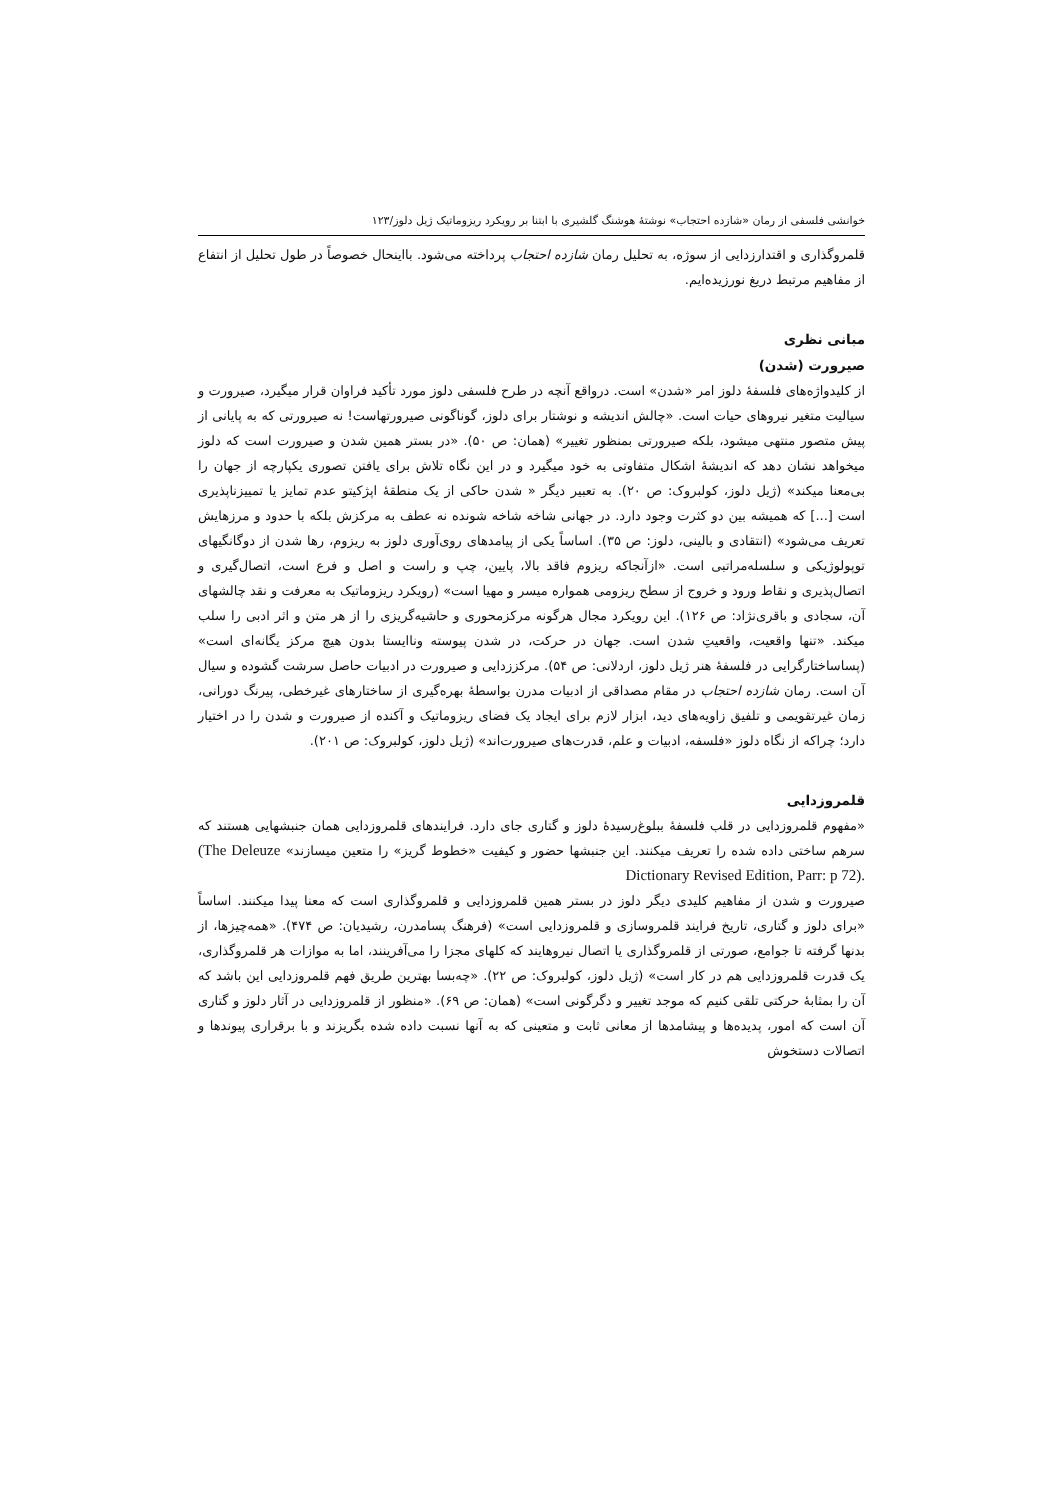خوانشی فلسفی از رمان «شازده احتجاب» نوشتهٔ هوشنگ گلشیری با ابتنا بر رویکرد ریزوماتیک ژیل دلوز/۱۲۳
قلمروگذاری و اقتدارزدایی از سوژه، به تحلیل رمان شازده احتجاب پرداخته می‌شود. بااینحال خصوصاً در طول تحلیل از انتفاع از مفاهیم مرتبط دریغ نورزیده‌ایم.
مبانی نظری
صیرورت (شدن)
از کلیدواژه‌های فلسفهٔ دلوز امر «شدن» است. درواقع آنچه در طرح فلسفی دلوز مورد تأکید فراوان قرار میگیرد، صیرورت و سیالیت متغیر نیروهای حیات است. «چالش اندیشه و نوشتار برای دلوز، گوناگونی صیرورتهاست! نه صیرورتی که به پایانی از پیش متصور منتهی میشود، بلکه صیرورتی بمنظور تغییر» (همان: ص ۵۰). «در بستر همین شدن و صیرورت است که دلوز میخواهد نشان دهد که اندیشهٔ اشکال متفاوتی به خود میگیرد و در این نگاه تلاش برای یافتن تصوری یکپارچه از جهان را بی‌معنا میکند» (ژیل دلوز، کولبروک: ص ۲۰). به تعبیر دیگر « شدن حاکی از یک منطقهٔ اپژکیتو عدم تمایز یا تمییزناپذیری است [...] که همیشه بین دو کثرت وجود دارد. در جهانی شاخه شاخه شونده نه عطف به مرکزش بلکه با حدود و مرزهایش تعریف می‌شود» (انتقادی و بالینی، دلوز: ص ۳۵). اساساً یکی از پیامدهای روی‌آوری دلوز به ریزوم، رها شدن از دوگانگیهای توپولوژیکی و سلسله‌مراتبی است. «ازآنجاکه ریزوم فاقد بالا، پایین، چپ و راست و اصل و فرع است، اتصال‌گیری و اتصال‌پذیری و نقاط ورود و خروج از سطح ریزومی همواره میسر و مهیا است» (رویکرد ریزوماتیک به معرفت و نقد چالشهای آن، سجادی و باقری‌نژاد: ص ۱۲۶). این رویکرد مجال هرگونه مرکزمحوری و حاشیه‌گریزی را از هر متن و اثر ادبی را سلب میکند. «تنها واقعیت، واقعیتِ شدن است. جهان در حرکت، در شدن پیوسته وناایستا بدون هیچ مرکز یگانه‌ای است» (پساساختارگرایی در فلسفهٔ هنر ژیل دلوز، اردلانی: ص ۵۴). مرکززدایی و صیرورت در ادبیات حاصل سرشت گشوده و سیال آن است. رمان شازده احتجاب در مقام مصداقی از ادبیات مدرن بواسطهٔ بهره‌گیری از ساختارهای غیرخطی، پیرنگ دورانی، زمان غیرتقویمی و تلفیق زاویه‌های دید، ابزار لازم برای ایجاد یک فضای ریزوماتیک و آکنده از صیرورت و شدن را در اختیار دارد؛ چراکه از نگاه دلوز «فلسفه، ادبیات و علم، قدرت‌های صیرورت‌اند» (ژیل دلوز، کولبروک: ص ۲۰۱).
قلمروزدایی
«مفهوم قلمروزدایی در قلب فلسفهٔ ببلوغ‌رسیدهٔ دلوز و گتاری جای دارد. فرایندهای قلمروزدایی همان جنبشهایی هستند که سرهم ساختی داده شده را تعریف میکنند. این جنبشها حضور و کیفیت «خطوط گریز» را متعین میسازند» (The Deleuze Dictionary Revised Edition, Parr: p 72).
صیرورت و شدن از مفاهیم کلیدی دیگر دلوز در بستر همین قلمروزدایی و قلمروگذاری است که معنا پیدا میکنند. اساساً «برای دلوز و گتاری، تاریخ فرایند قلمروسازی و قلمروزدایی است» (فرهنگ پسامدرن، رشیدیان: ص ۴۷۴). «همه‌چیزها، از بدنها گرفته تا جوامع، صورتی از قلمروگذاری یا اتصال نیروهایند که کلهای مجزا را می‌آفرینند، اما به موازات هر قلمروگذاری، یک قدرت قلمروزدایی هم در کار است» (ژیل دلوز، کولبروک: ص ۲۲). «چه‌بسا بهترین طریق فهم قلمروزدایی این باشد که آن را بمثابهٔ حرکتی تلقی کنیم که موجد تغییر و دگرگونی است» (همان: ص ۶۹). «منظور از قلمروزدایی در آثار دلوز و گتاری آن است که امور، پدیده‌ها و پیشامدها از معانی ثابت و متعینی که به آنها نسبت داده شده بگریزند و با برقراری پیوندها و اتصالات دستخوش